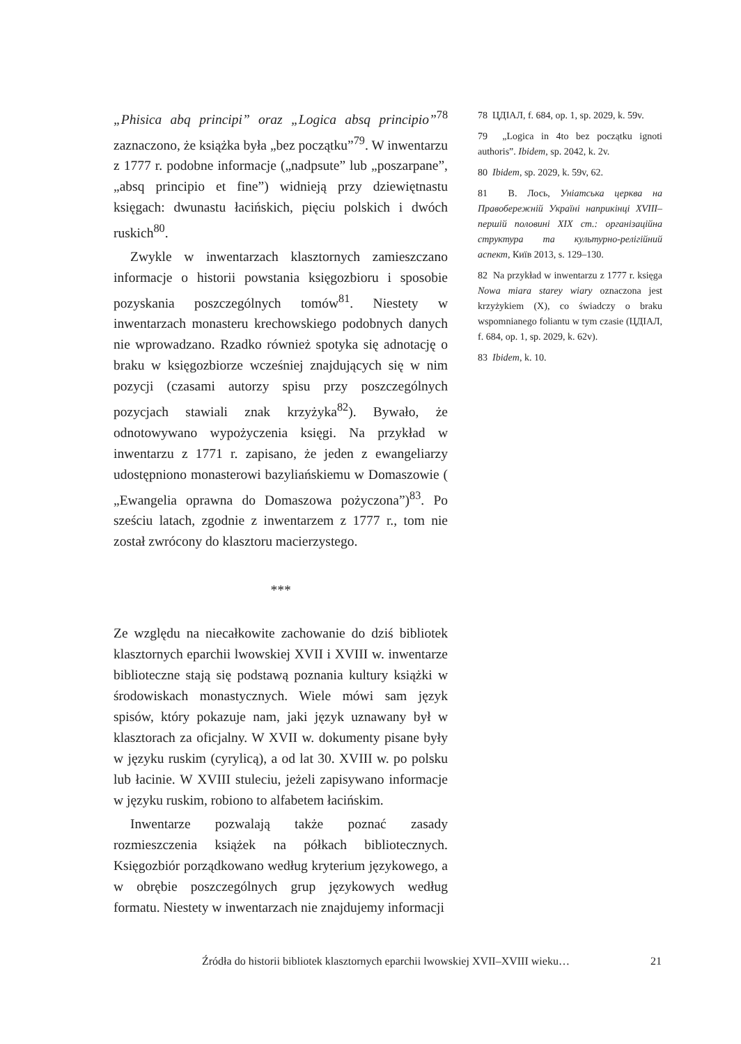„Phisica abq principi” oraz „Logica absq principio”<sup>78</sup> zaznaczono, że książka była „bez początku”<sup>79</sup>. W inwentarzu z 1777 r. podobne informacje („nadpsute” lub „poszarpane”, „absq principio et fine”) widnieją przy dziewiętnastu księgach: dwunastu łacińskich, pięciu polskich i dwóch ruskich<sup>80</sup>.
Zwykle w inwentarzach klasztornych zamieszczano informacje o historii powstania księgozbioru i sposobie pozyskania poszczególnych tomów<sup>81</sup>. Niestety w inwentarzach monasteru krechowskiego podobnych danych nie wprowadzano. Rzadko również spotyka się adnotację o braku w księgozbiorze wcześniej znajdujących się w nim pozycji (czasami autorzy spisu przy poszczególnych pozycjach stawiali znak krzyżyka<sup>82</sup>). Bywało, że odnotowywano wypożyczenia księgi. Na przykład w inwentarzu z 1771 r. zapisano, że jeden z ewangeliarzy udostępniono monasterowi bazyliańskiemu w Domaszowie ( „Ewangelia oprawna do Domaszowa pożyczona”)<sup>83</sup>. Po sześciu latach, zgodnie z inwentarzem z 1777 r., tom nie został zwrócony do klasztoru macierzystego.
***
Ze względu na niecałkowite zachowanie do dziś bibliotek klasztornych eparchii lwowskiej XVII i XVIII w. inwentarze biblioteczne stają się podstawą poznania kultury książki w środowiskach monastycznych. Wiele mówi sam język spisów, który pokazuje nam, jaki język uznawany był w klasztorach za oficjalny. W XVII w. dokumenty pisane były w języku ruskim (cyrylicą), a od lat 30. XVIII w. po polsku lub łacinie. W XVIII stuleciu, jeżeli zapisywano informacje w języku ruskim, robiono to alfabetem łacińskim.
Inwentarze pozwalają także poznać zasady rozmieszczenia książek na półkach bibliotecznych. Księgozbiór porządkowano według kryterium językowego, a w obrębie poszczególnych grup językowych według formatu. Niestety w inwentarzach nie znajdujemy informacji
78 ЦДІАЛ, f. 684, op. 1, sp. 2029, k. 59v.
79 „Logica in 4to bez początku ignoti authoris”. Ibidem, sp. 2042, k. 2v.
80 Ibidem, sp. 2029, k. 59v, 62.
81 В. Лось, Уніатська церква на Правобережній Україні наприкінці XVIII–першій половині XIX ст.: організаційна структура та культурно-релігійний аспект, Київ 2013, s. 129–130.
82 Na przykład w inwentarzu z 1777 r. księga Nowa miara starey wiary oznaczona jest krzyżykiem (X), co świadczy o braku wspomnianego foliantu w tym czasie (ЦДІАЛ, f. 684, op. 1, sp. 2029, k. 62v).
83 Ibidem, k. 10.
Źródła do historii bibliotek klasztornych eparchii lwowskiej XVII–XVIII wieku… 21